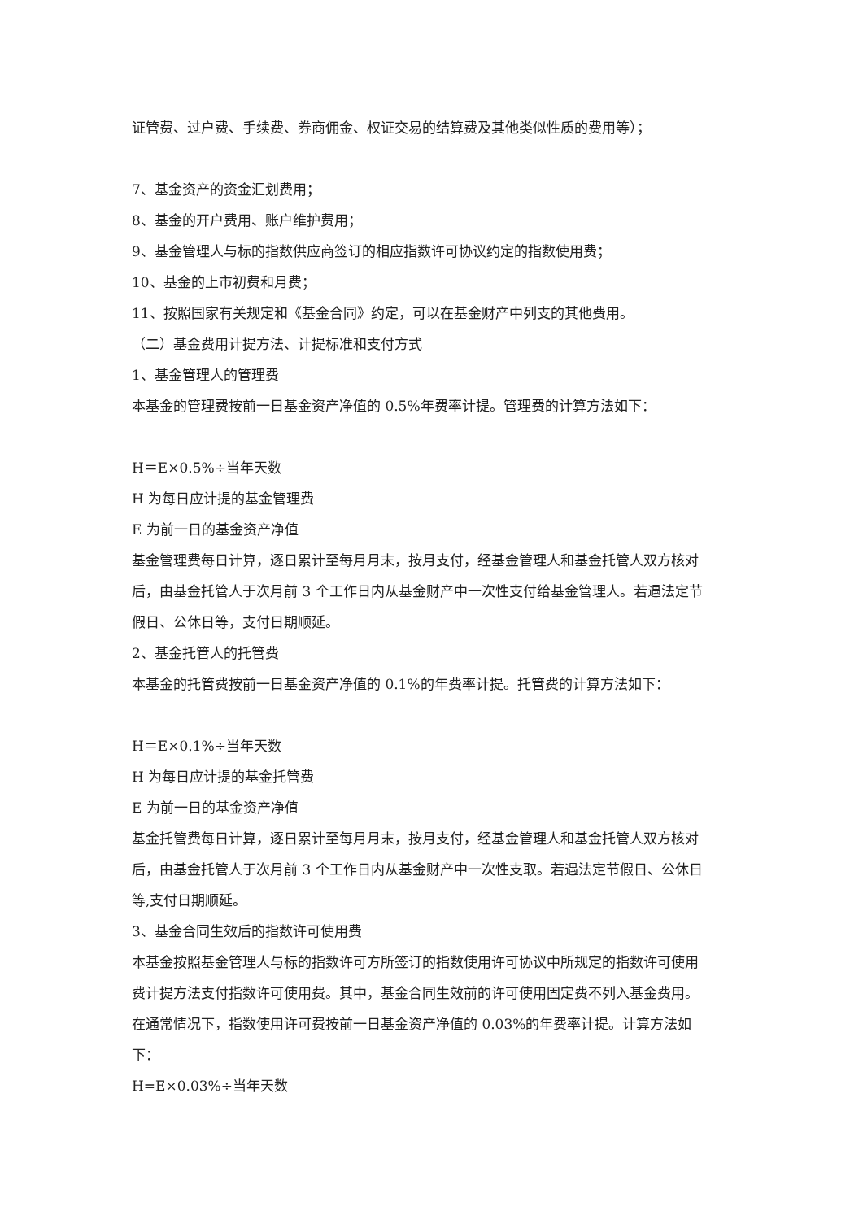证管费、过户费、手续费、券商佣金、权证交易的结算费及其他类似性质的费用等）；
7、基金资产的资金汇划费用；
8、基金的开户费用、账户维护费用；
9、基金管理人与标的指数供应商签订的相应指数许可协议约定的指数使用费；
10、基金的上市初费和月费；
11、按照国家有关规定和《基金合同》约定，可以在基金财产中列支的其他费用。
（二）基金费用计提方法、计提标准和支付方式
1、基金管理人的管理费
本基金的管理费按前一日基金资产净值的 0.5%年费率计提。管理费的计算方法如下：
H＝E×0.5%÷当年天数
H 为每日应计提的基金管理费
E 为前一日的基金资产净值
基金管理费每日计算，逐日累计至每月月末，按月支付，经基金管理人和基金托管人双方核对后，由基金托管人于次月前 3 个工作日内从基金财产中一次性支付给基金管理人。若遇法定节假日、公休日等，支付日期顺延。
2、基金托管人的托管费
本基金的托管费按前一日基金资产净值的 0.1%的年费率计提。托管费的计算方法如下：
H＝E×0.1%÷当年天数
H 为每日应计提的基金托管费
E 为前一日的基金资产净值
基金托管费每日计算，逐日累计至每月月末，按月支付，经基金管理人和基金托管人双方核对后，由基金托管人于次月前 3 个工作日内从基金财产中一次性支取。若遇法定节假日、公休日等,支付日期顺延。
3、基金合同生效后的指数许可使用费
本基金按照基金管理人与标的指数许可方所签订的指数使用许可协议中所规定的指数许可使用费计提方法支付指数许可使用费。其中，基金合同生效前的许可使用固定费不列入基金费用。
在通常情况下，指数使用许可费按前一日基金资产净值的 0.03%的年费率计提。计算方法如下：
H=E×0.03%÷当年天数